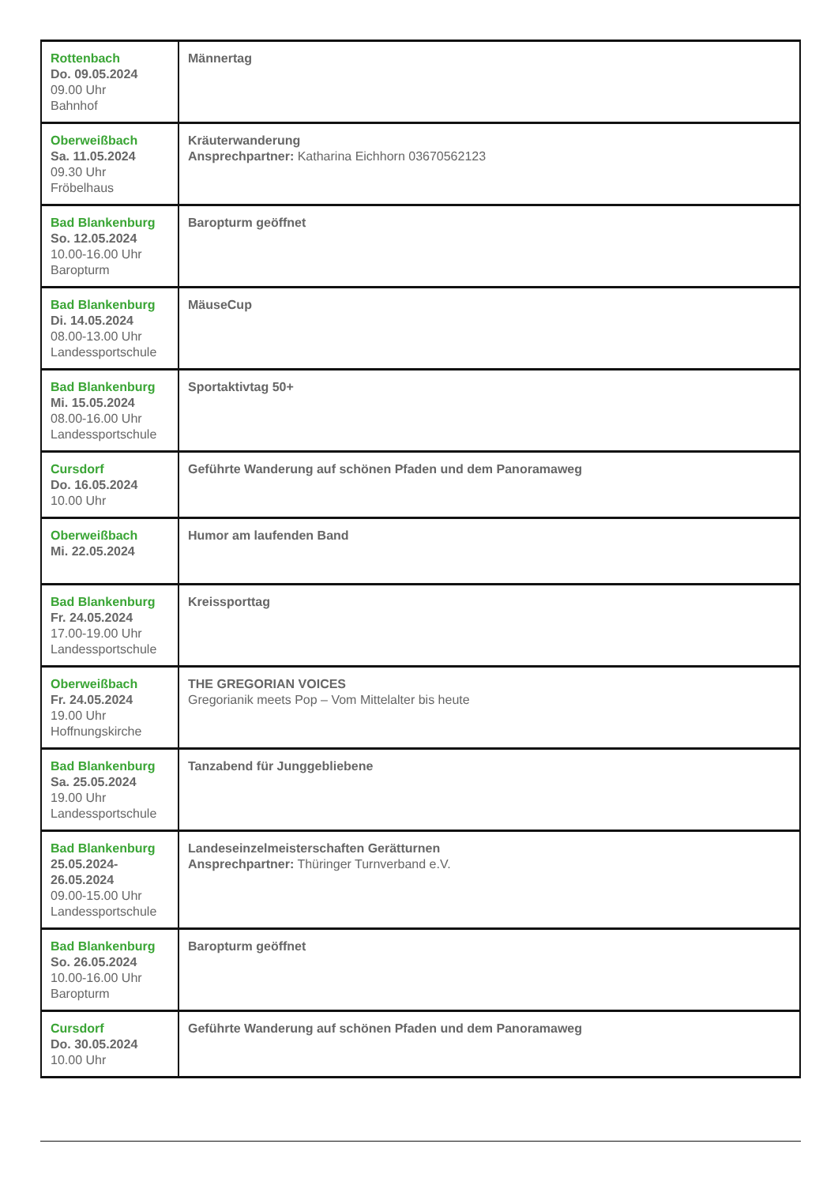| Rottenbach Do. 09.05.2024 09.00 Uhr Bahnhof | Männertag |
| Oberweißbach Sa. 11.05.2024 09.30 Uhr Fröbelhaus | Kräuterwanderung Ansprechpartner: Katharina Eichhorn 03670562123 |
| Bad Blankenburg So. 12.05.2024 10.00-16.00 Uhr Baropturm | Baropturm geöffnet |
| Bad Blankenburg Di. 14.05.2024 08.00-13.00 Uhr Landessportschule | MäuseCup |
| Bad Blankenburg Mi. 15.05.2024 08.00-16.00 Uhr Landessportschule | Sportaktivtag 50+ |
| Cursdorf Do. 16.05.2024 10.00 Uhr | Geführte Wanderung auf schönen Pfaden und dem Panoramaweg |
| Oberweißbach Mi. 22.05.2024 | Humor am laufenden Band |
| Bad Blankenburg Fr. 24.05.2024 17.00-19.00 Uhr Landessportschule | Kreissporttag |
| Oberweißbach Fr. 24.05.2024 19.00 Uhr Hoffnungskirche | THE GREGORIAN VOICES Gregorianik meets Pop – Vom Mittelalter bis heute |
| Bad Blankenburg Sa. 25.05.2024 19.00 Uhr Landessportschule | Tanzabend für Junggebliebene |
| Bad Blankenburg 25.05.2024- 26.05.2024 09.00-15.00 Uhr Landessportschule | Landeseinzelmeisterschaften Gerätturnen Ansprechpartner: Thüringer Turnverband e.V. |
| Bad Blankenburg So. 26.05.2024 10.00-16.00 Uhr Baropturm | Baropturm geöffnet |
| Cursdorf Do. 30.05.2024 10.00 Uhr | Geführte Wanderung auf schönen Pfaden und dem Panoramaweg |